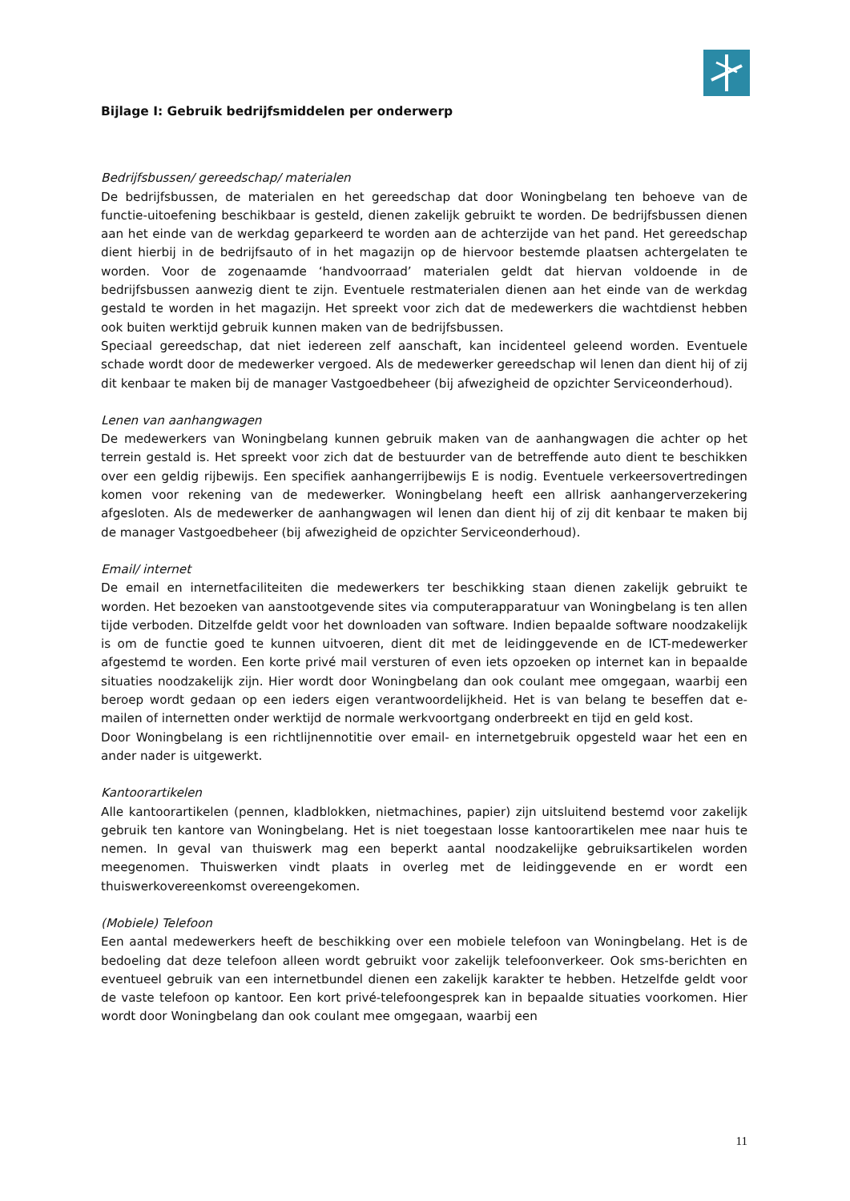Bijlage I: Gebruik bedrijfsmiddelen per onderwerp
Bedrijfsbussen/ gereedschap/ materialen
De bedrijfsbussen, de materialen en het gereedschap dat door Woningbelang ten behoeve van de functie-uitoefening beschikbaar is gesteld, dienen zakelijk gebruikt te worden. De bedrijfsbussen dienen aan het einde van de werkdag geparkeerd te worden aan de achterzijde van het pand. Het gereedschap dient hierbij in de bedrijfsauto of in het magazijn op de hiervoor bestemde plaatsen achtergelaten te worden. Voor de zogenaamde ‘handvoorraad’ materialen geldt dat hiervan voldoende in de bedrijfsbussen aanwezig dient te zijn. Eventuele restmaterialen dienen aan het einde van de werkdag gestald te worden in het magazijn. Het spreekt voor zich dat de medewerkers die wachtdienst hebben ook buiten werktijd gebruik kunnen maken van de bedrijfsbussen.
Speciaal gereedschap, dat niet iedereen zelf aanschaft, kan incidenteel geleend worden. Eventuele schade wordt door de medewerker vergoed. Als de medewerker gereedschap wil lenen dan dient hij of zij dit kenbaar te maken bij de manager Vastgoedbeheer (bij afwezigheid de opzichter Serviceonderhoud).
Lenen van aanhangwagen
De medewerkers van Woningbelang kunnen gebruik maken van de aanhangwagen die achter op het terrein gestald is. Het spreekt voor zich dat de bestuurder van de betreffende auto dient te beschikken over een geldig rijbewijs. Een specifiek aanhangerrijbewijs E is nodig. Eventuele verkeersovertredingen komen voor rekening van de medewerker. Woningbelang heeft een allrisk aanhangerverzekering afgesloten. Als de medewerker de aanhangwagen wil lenen dan dient hij of zij dit kenbaar te maken bij de manager Vastgoedbeheer (bij afwezigheid de opzichter Serviceonderhoud).
Email/ internet
De email en internetfaciliteiten die medewerkers ter beschikking staan dienen zakelijk gebruikt te worden. Het bezoeken van aanstootgevende sites via computerapparatuur van Woningbelang is ten allen tijde verboden. Ditzelfde geldt voor het downloaden van software. Indien bepaalde software noodzakelijk is om de functie goed te kunnen uitvoeren, dient dit met de leidinggevende en de ICT-medewerker afgestemd te worden. Een korte privé mail versturen of even iets opzoeken op internet kan in bepaalde situaties noodzakelijk zijn. Hier wordt door Woningbelang dan ook coulant mee omgegaan, waarbij een beroep wordt gedaan op een ieders eigen verantwoordelijkheid. Het is van belang te beseffen dat e-mailen of internetten onder werktijd de normale werkvoortgang onderbreekt en tijd en geld kost.
Door Woningbelang is een richtlijnennotitie over email- en internetgebruik opgesteld waar het een en ander nader is uitgewerkt.
Kantoorartikelen
Alle kantoorartikelen (pennen, kladblokken, nietmachines, papier) zijn uitsluitend bestemd voor zakelijk gebruik ten kantore van Woningbelang. Het is niet toegestaan losse kantoorartikelen mee naar huis te nemen. In geval van thuiswerk mag een beperkt aantal noodzakelijke gebruiksartikelen worden meegenomen. Thuiswerken vindt plaats in overleg met de leidinggevende en er wordt een thuiswerkovereenkomst overeengekomen.
(Mobiele) Telefoon
Een aantal medewerkers heeft de beschikking over een mobiele telefoon van Woningbelang. Het is de bedoeling dat deze telefoon alleen wordt gebruikt voor zakelijk telefoonverkeer. Ook sms-berichten en eventueel gebruik van een internetbundel dienen een zakelijk karakter te hebben. Hetzelfde geldt voor de vaste telefoon op kantoor. Een kort privé-telefoongesprek kan in bepaalde situaties voorkomen. Hier wordt door Woningbelang dan ook coulant mee omgegaan, waarbij een
11